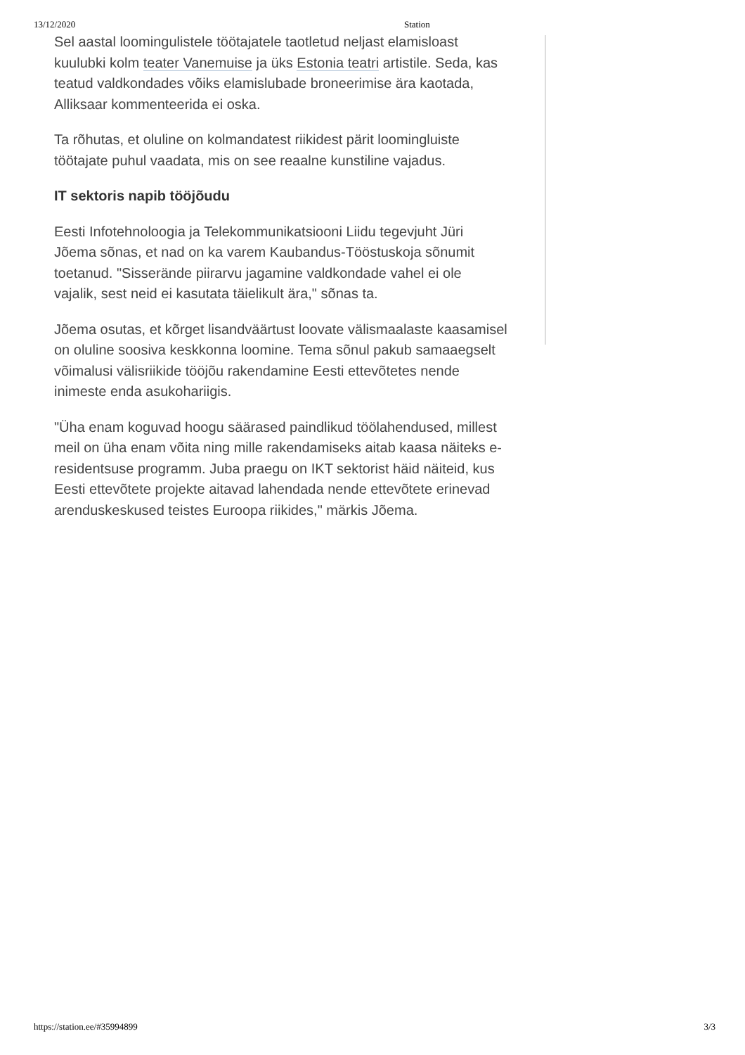13/12/2020 Station
Sel aastal loomingulistele töötajatele taotletud neljast elamisloast kuulubki kolm teater Vanemuise ja üks Estonia teatri artistile. Seda, kas teatud valdkondades võiks elamislubade broneerimise ära kaotada, Alliksaar kommenteerida ei oska.
Ta rõhutas, et oluline on kolmandatest riikidest pärit loomingluiste töötajate puhul vaadata, mis on see reaalne kunstiline vajadus.
IT sektoris napib tööjõudu
Eesti Infotehnoloogia ja Telekommunikatsiooni Liidu tegevjuht Jüri Jõema sõnas, et nad on ka varem Kaubandus-Tööstuskoja sõnumit toetanud. "Sisserände piirarvu jagamine valdkondade vahel ei ole vajalik, sest neid ei kasutata täielikult ära," sõnas ta.
Jõema osutas, et kõrget lisandväärtust loovate välismaalaste kaasamisel on oluline soosiva keskkonna loomine. Tema sõnul pakub samaaegselt võimalusi välisriikide tööjõu rakendamine Eesti ettevõtetes nende inimeste enda asukohariigis.
"Üha enam koguvad hoogu säärased paindlikud töölahendused, millest meil on üha enam võita ning mille rakendamiseks aitab kaasa näiteks e-residentsuse programm. Juba praegu on IKT sektorist häid näiteid, kus Eesti ettevõtete projekte aitavad lahendada nende ettevõtete erinevad arenduskeskused teistes Euroopa riikides," märkis Jõema.
https://station.ee/#35994899 3/3